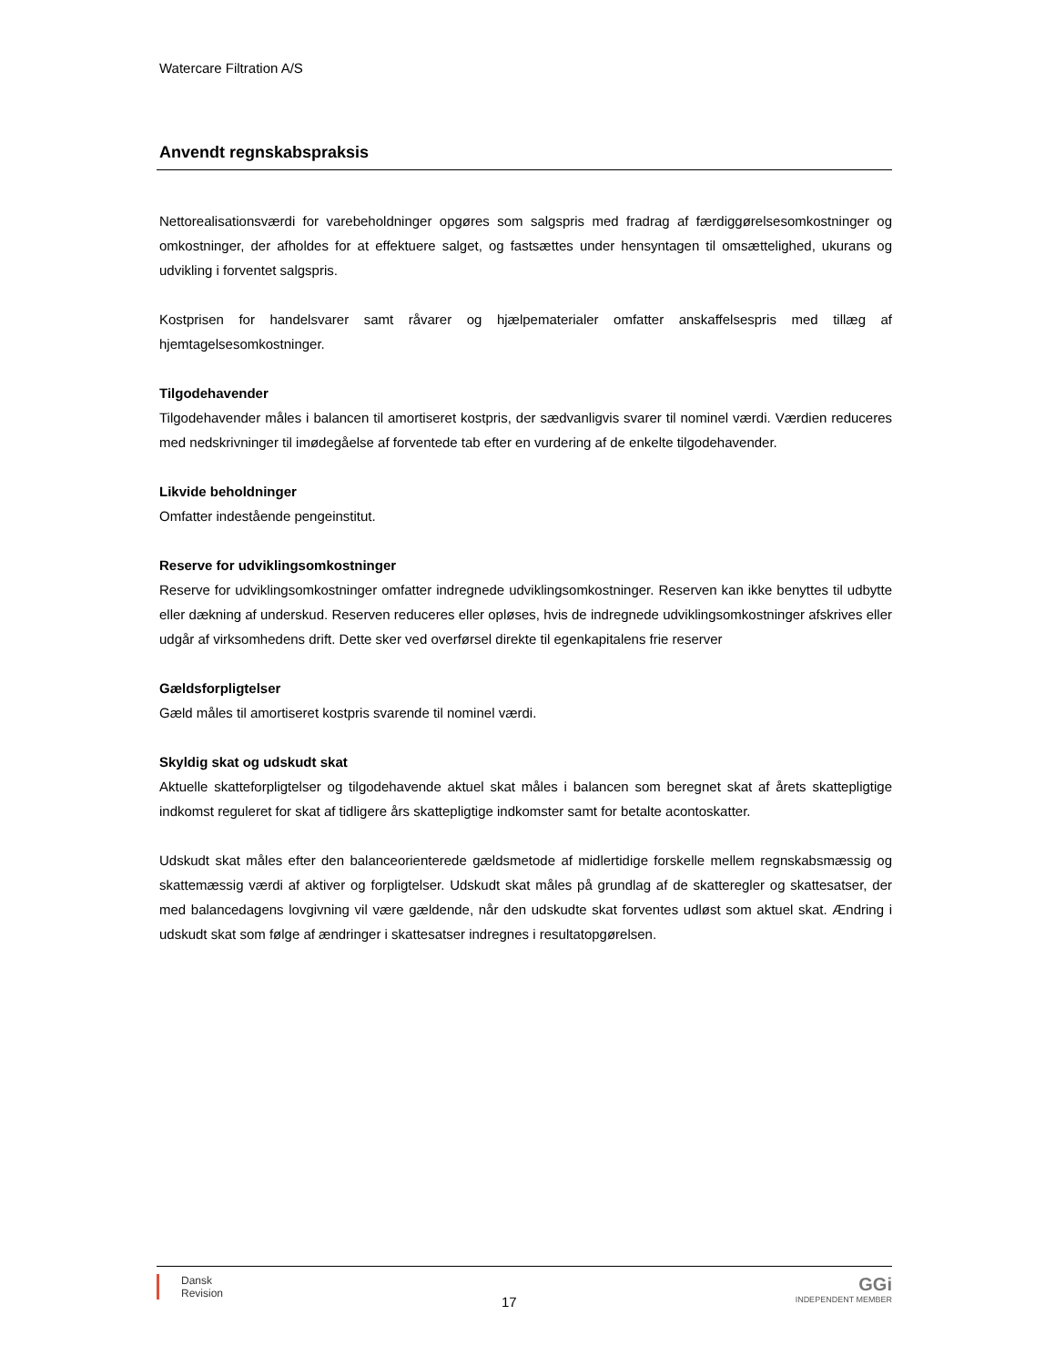Watercare Filtration A/S
Anvendt regnskabspraksis
Nettorealisationsværdi for varebeholdninger opgøres som salgspris med fradrag af færdiggørelsesomkostninger og omkostninger, der afholdes for at effektuere salget, og fastsættes under hensyntagen til omsættelighed, ukurans og udvikling i forventet salgspris.
Kostprisen for handelsvarer samt råvarer og hjælpematerialer omfatter anskaffelsespris med tillæg af hjemtagelsesomkostninger.
Tilgodehavender
Tilgodehavender måles i balancen til amortiseret kostpris, der sædvanligvis svarer til nominel værdi. Værdien reduceres med nedskrivninger til imødegåelse af forventede tab efter en vurdering af de enkelte tilgodehavender.
Likvide beholdninger
Omfatter indestående pengeinstitut.
Reserve for udviklingsomkostninger
Reserve for udviklingsomkostninger omfatter indregnede udviklingsomkostninger. Reserven kan ikke benyttes til udbytte eller dækning af underskud. Reserven reduceres eller opløses, hvis de indregnede udviklingsomkostninger afskrives eller udgår af virksomhedens drift. Dette sker ved overførsel direkte til egenkapitalens frie reserver
Gældsforpligtelser
Gæld måles til amortiseret kostpris svarende til nominel værdi.
Skyldig skat og udskudt skat
Aktuelle skatteforpligtelser og tilgodehavende aktuel skat måles i balancen som beregnet skat af årets skattepligtige indkomst reguleret for skat af tidligere års skattepligtige indkomster samt for betalte acontoskatter.
Udskudt skat måles efter den balanceorienterede gældsmetode af midlertidige forskelle mellem regnskabsmæssig og skattemæssig værdi af aktiver og forpligtelser. Udskudt skat måles på grundlag af de skatteregler og skattesatser, der med balancedagens lovgivning vil være gældende, når den udskudte skat forventes udløst som aktuel skat. Ændring i udskudt skat som følge af ændringer i skattesatser indregnes i resultatopgørelsen.
Dansk
Revision
17
GGi
INDEPENDENT MEMBER